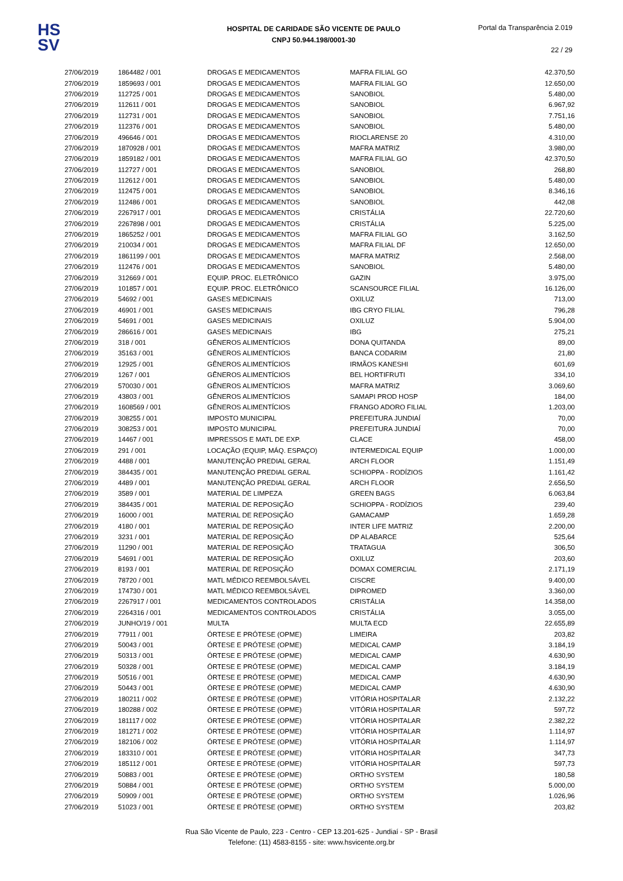HS
SV
HOSPITAL DE CARIDADE SÃO VICENTE DE PAULO
CNPJ 50.944.198/0001-30
Portal da Transparência 2.019
22 / 29
| 27/06/2019 | 1864482 / 001 | DROGAS E MEDICAMENTOS | MAFRA FILIAL GO | 42.370,50 |
| 27/06/2019 | 1859693 / 001 | DROGAS E MEDICAMENTOS | MAFRA FILIAL GO | 12.650,00 |
| 27/06/2019 | 112725 / 001 | DROGAS E MEDICAMENTOS | SANOBIOL | 5.480,00 |
| 27/06/2019 | 112611 / 001 | DROGAS E MEDICAMENTOS | SANOBIOL | 6.967,92 |
| 27/06/2019 | 112731 / 001 | DROGAS E MEDICAMENTOS | SANOBIOL | 7.751,16 |
| 27/06/2019 | 112376 / 001 | DROGAS E MEDICAMENTOS | SANOBIOL | 5.480,00 |
| 27/06/2019 | 496646 / 001 | DROGAS E MEDICAMENTOS | RIOCLARENSE 20 | 4.310,00 |
| 27/06/2019 | 1870928 / 001 | DROGAS E MEDICAMENTOS | MAFRA MATRIZ | 3.980,00 |
| 27/06/2019 | 1859182 / 001 | DROGAS E MEDICAMENTOS | MAFRA FILIAL GO | 42.370,50 |
| 27/06/2019 | 112727 / 001 | DROGAS E MEDICAMENTOS | SANOBIOL | 268,80 |
| 27/06/2019 | 112612 / 001 | DROGAS E MEDICAMENTOS | SANOBIOL | 5.480,00 |
| 27/06/2019 | 112475 / 001 | DROGAS E MEDICAMENTOS | SANOBIOL | 8.346,16 |
| 27/06/2019 | 112486 / 001 | DROGAS E MEDICAMENTOS | SANOBIOL | 442,08 |
| 27/06/2019 | 2267917 / 001 | DROGAS E MEDICAMENTOS | CRISTÁLIA | 22.720,60 |
| 27/06/2019 | 2267898 / 001 | DROGAS E MEDICAMENTOS | CRISTÁLIA | 5.225,00 |
| 27/06/2019 | 1865252 / 001 | DROGAS E MEDICAMENTOS | MAFRA FILIAL GO | 3.162,50 |
| 27/06/2019 | 210034 / 001 | DROGAS E MEDICAMENTOS | MAFRA FILIAL DF | 12.650,00 |
| 27/06/2019 | 1861199 / 001 | DROGAS E MEDICAMENTOS | MAFRA MATRIZ | 2.568,00 |
| 27/06/2019 | 112476 / 001 | DROGAS E MEDICAMENTOS | SANOBIOL | 5.480,00 |
| 27/06/2019 | 312669 / 001 | EQUIP. PROC. ELETRÔNICO | GAZIN | 3.975,00 |
| 27/06/2019 | 101857 / 001 | EQUIP. PROC. ELETRÔNICO | SCANSOURCE FILIAL | 16.126,00 |
| 27/06/2019 | 54692 / 001 | GASES MEDICINAIS | OXILUZ | 713,00 |
| 27/06/2019 | 46901 / 001 | GASES MEDICINAIS | IBG CRYO FILIAL | 796,28 |
| 27/06/2019 | 54691 / 001 | GASES MEDICINAIS | OXILUZ | 5.904,00 |
| 27/06/2019 | 286616 / 001 | GASES MEDICINAIS | IBG | 275,21 |
| 27/06/2019 | 318 / 001 | GÊNEROS ALIMENTÍCIOS | DONA QUITANDA | 89,00 |
| 27/06/2019 | 35163 / 001 | GÊNEROS ALIMENTÍCIOS | BANCA CODARIM | 21,80 |
| 27/06/2019 | 12925 / 001 | GÊNEROS ALIMENTÍCIOS | IRMÃOS KANESHI | 601,69 |
| 27/06/2019 | 1267 / 001 | GÊNEROS ALIMENTÍCIOS | BEL HORTIFRUTI | 334,10 |
| 27/06/2019 | 570030 / 001 | GÊNEROS ALIMENTÍCIOS | MAFRA MATRIZ | 3.069,60 |
| 27/06/2019 | 43803 / 001 | GÊNEROS ALIMENTÍCIOS | SAMAPI PROD HOSP | 184,00 |
| 27/06/2019 | 1608569 / 001 | GÊNEROS ALIMENTÍCIOS | FRANGO ADORO FILIAL | 1.203,00 |
| 27/06/2019 | 308255 / 001 | IMPOSTO MUNICIPAL | PREFEITURA JUNDIAÍ | 70,00 |
| 27/06/2019 | 308253 / 001 | IMPOSTO MUNICIPAL | PREFEITURA JUNDIAÍ | 70,00 |
| 27/06/2019 | 14467 / 001 | IMPRESSOS E MATL DE EXP. | CLACE | 458,00 |
| 27/06/2019 | 291 / 001 | LOCAÇÃO (EQUIP, MÁQ. ESPAÇO) | INTERMEDICAL EQUIP | 1.000,00 |
| 27/06/2019 | 4488 / 001 | MANUTENÇÃO PREDIAL GERAL | ARCH FLOOR | 1.151,49 |
| 27/06/2019 | 384435 / 001 | MANUTENÇÃO PREDIAL GERAL | SCHIOPPA - RODÍZIOS | 1.161,42 |
| 27/06/2019 | 4489 / 001 | MANUTENÇÃO PREDIAL GERAL | ARCH FLOOR | 2.656,50 |
| 27/06/2019 | 3589 / 001 | MATERIAL DE LIMPEZA | GREEN BAGS | 6.063,84 |
| 27/06/2019 | 384435 / 001 | MATERIAL DE REPOSIÇÃO | SCHIOPPA - RODÍZIOS | 239,40 |
| 27/06/2019 | 16000 / 001 | MATERIAL DE REPOSIÇÃO | GAMACAMP | 1.659,28 |
| 27/06/2019 | 4180 / 001 | MATERIAL DE REPOSIÇÃO | INTER LIFE MATRIZ | 2.200,00 |
| 27/06/2019 | 3231 / 001 | MATERIAL DE REPOSIÇÃO | DP ALABARCE | 525,64 |
| 27/06/2019 | 11290 / 001 | MATERIAL DE REPOSIÇÃO | TRATAGUA | 306,50 |
| 27/06/2019 | 54691 / 001 | MATERIAL DE REPOSIÇÃO | OXILUZ | 203,60 |
| 27/06/2019 | 8193 / 001 | MATERIAL DE REPOSIÇÃO | DOMAX COMERCIAL | 2.171,19 |
| 27/06/2019 | 78720 / 001 | MATL MÉDICO REEMBOLSÁVEL | CISCRE | 9.400,00 |
| 27/06/2019 | 174730 / 001 | MATL MÉDICO REEMBOLSÁVEL | DIPROMED | 3.360,00 |
| 27/06/2019 | 2267917 / 001 | MEDICAMENTOS CONTROLADOS | CRISTÁLIA | 14.358,00 |
| 27/06/2019 | 2264316 / 001 | MEDICAMENTOS CONTROLADOS | CRISTÁLIA | 3.055,00 |
| 27/06/2019 | JUNHO/19 / 001 | MULTA | MULTA ECD | 22.655,89 |
| 27/06/2019 | 77911 / 001 | ÓRTESE E PRÓTESE (OPME) | LIMEIRA | 203,82 |
| 27/06/2019 | 50043 / 001 | ÓRTESE E PRÓTESE (OPME) | MEDICAL CAMP | 3.184,19 |
| 27/06/2019 | 50313 / 001 | ÓRTESE E PRÓTESE (OPME) | MEDICAL CAMP | 4.630,90 |
| 27/06/2019 | 50328 / 001 | ÓRTESE E PRÓTESE (OPME) | MEDICAL CAMP | 3.184,19 |
| 27/06/2019 | 50516 / 001 | ÓRTESE E PRÓTESE (OPME) | MEDICAL CAMP | 4.630,90 |
| 27/06/2019 | 50443 / 001 | ÓRTESE E PRÓTESE (OPME) | MEDICAL CAMP | 4.630,90 |
| 27/06/2019 | 180211 / 002 | ÓRTESE E PRÓTESE (OPME) | VITÓRIA HOSPITALAR | 2.132,22 |
| 27/06/2019 | 180288 / 002 | ÓRTESE E PRÓTESE (OPME) | VITÓRIA HOSPITALAR | 597,72 |
| 27/06/2019 | 181117 / 002 | ÓRTESE E PRÓTESE (OPME) | VITÓRIA HOSPITALAR | 2.382,22 |
| 27/06/2019 | 181271 / 002 | ÓRTESE E PRÓTESE (OPME) | VITÓRIA HOSPITALAR | 1.114,97 |
| 27/06/2019 | 182106 / 002 | ÓRTESE E PRÓTESE (OPME) | VITÓRIA HOSPITALAR | 1.114,97 |
| 27/06/2019 | 183310 / 001 | ÓRTESE E PRÓTESE (OPME) | VITÓRIA HOSPITALAR | 347,73 |
| 27/06/2019 | 185112 / 001 | ÓRTESE E PRÓTESE (OPME) | VITÓRIA HOSPITALAR | 597,73 |
| 27/06/2019 | 50883 / 001 | ÓRTESE E PRÓTESE (OPME) | ORTHO SYSTEM | 180,58 |
| 27/06/2019 | 50884 / 001 | ÓRTESE E PRÓTESE (OPME) | ORTHO SYSTEM | 5.000,00 |
| 27/06/2019 | 50909 / 001 | ÓRTESE E PRÓTESE (OPME) | ORTHO SYSTEM | 1.026,96 |
| 27/06/2019 | 51023 / 001 | ÓRTESE E PRÓTESE (OPME) | ORTHO SYSTEM | 203,82 |
Rua São Vicente de Paulo, 223 - Centro - CEP 13.201-625 - Jundiaí - SP - Brasil
Telefone: (11) 4583-8155 - site: www.hsvicente.org.br